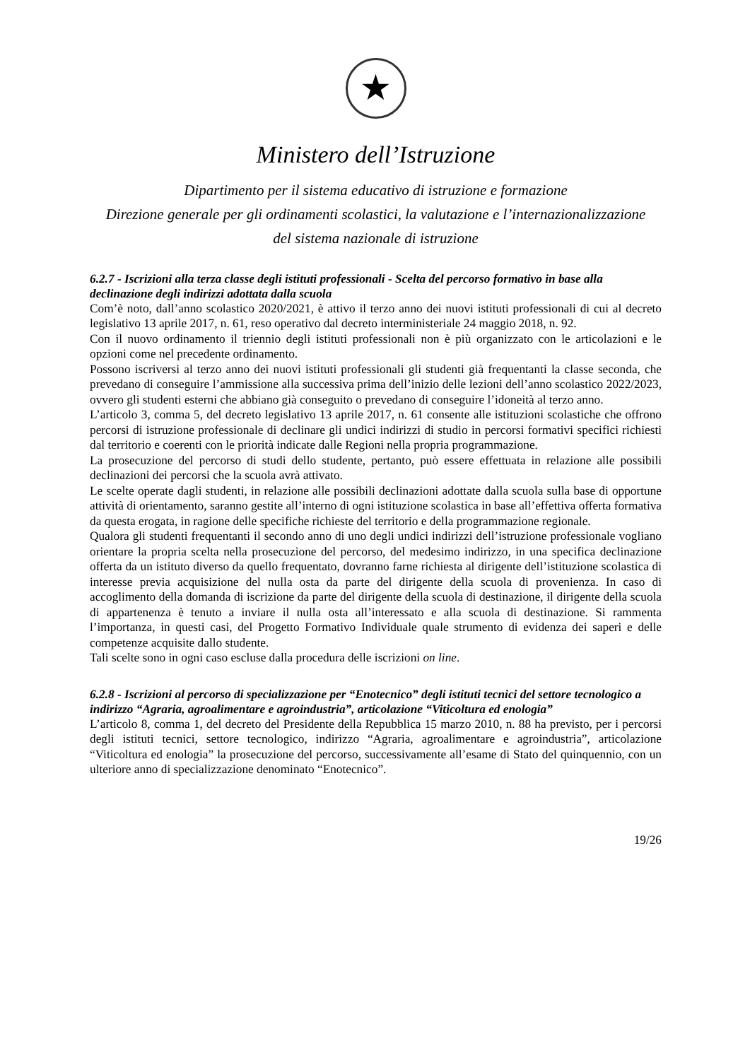★
Ministero dell’Istruzione
Dipartimento per il sistema educativo di istruzione e formazione
Direzione generale per gli ordinamenti scolastici, la valutazione e l’internazionalizzazione
del sistema nazionale di istruzione
6.2.7 - Iscrizioni alla terza classe degli istituti professionali - Scelta del percorso formativo in base alla declinazione degli indirizzi adottata dalla scuola
Com’è noto, dall’anno scolastico 2020/2021, è attivo il terzo anno dei nuovi istituti professionali di cui al decreto legislativo 13 aprile 2017, n. 61, reso operativo dal decreto interministeriale 24 maggio 2018, n. 92.
Con il nuovo ordinamento il triennio degli istituti professionali non è più organizzato con le articolazioni e le opzioni come nel precedente ordinamento.
Possono iscriversi al terzo anno dei nuovi istituti professionali gli studenti già frequentanti la classe seconda, che prevedano di conseguire l’ammissione alla successiva prima dell’inizio delle lezioni dell’anno scolastico 2022/2023, ovvero gli studenti esterni che abbiano già conseguito o prevedano di conseguire l’idoneità al terzo anno.
L’articolo 3, comma 5, del decreto legislativo 13 aprile 2017, n. 61 consente alle istituzioni scolastiche che offrono percorsi di istruzione professionale di declinare gli undici indirizzi di studio in percorsi formativi specifici richiesti dal territorio e coerenti con le priorità indicate dalle Regioni nella propria programmazione.
La prosecuzione del percorso di studi dello studente, pertanto, può essere effettuata in relazione alle possibili declinazioni dei percorsi che la scuola avrà attivato.
Le scelte operate dagli studenti, in relazione alle possibili declinazioni adottate dalla scuola sulla base di opportune attività di orientamento, saranno gestite all’interno di ogni istituzione scolastica in base all’effettiva offerta formativa da questa erogata, in ragione delle specifiche richieste del territorio e della programmazione regionale.
Qualora gli studenti frequentanti il secondo anno di uno degli undici indirizzi dell’istruzione professionale vogliano orientare la propria scelta nella prosecuzione del percorso, del medesimo indirizzo, in una specifica declinazione offerta da un istituto diverso da quello frequentato, dovranno farne richiesta al dirigente dell’istituzione scolastica di interesse previa acquisizione del nulla osta da parte del dirigente della scuola di provenienza. In caso di accoglimento della domanda di iscrizione da parte del dirigente della scuola di destinazione, il dirigente della scuola di appartenenza è tenuto a inviare il nulla osta all’interessato e alla scuola di destinazione. Si rammenta l’importanza, in questi casi, del Progetto Formativo Individuale quale strumento di evidenza dei saperi e delle competenze acquisite dallo studente.
Tali scelte sono in ogni caso escluse dalla procedura delle iscrizioni on line.
6.2.8 - Iscrizioni al percorso di specializzazione per “Enotecnico” degli istituti tecnici del settore tecnologico a indirizzo “Agraria, agroalimentare e agroindustria”, articolazione “Viticoltura ed enologia”
L’articolo 8, comma 1, del decreto del Presidente della Repubblica 15 marzo 2010, n. 88 ha previsto, per i percorsi degli istituti tecnici, settore tecnologico, indirizzo “Agraria, agroalimentare e agroindustria”, articolazione “Viticoltura ed enologia” la prosecuzione del percorso, successivamente all’esame di Stato del quinquennio, con un ulteriore anno di specializzazione denominato “Enotecnico”.
19/26